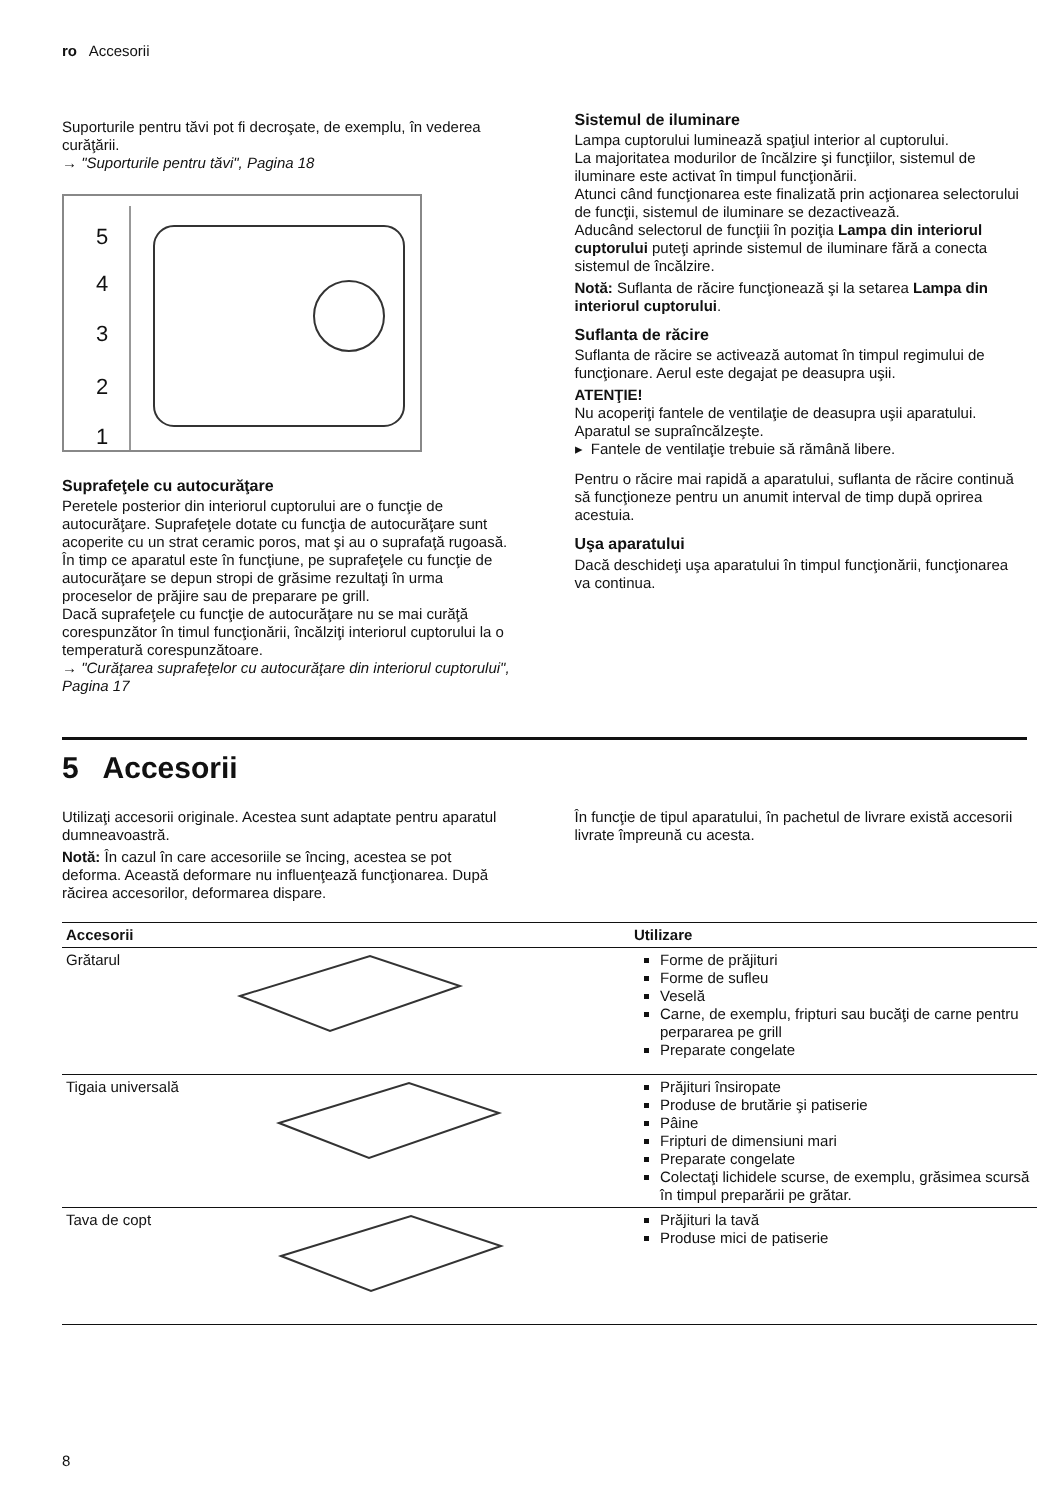ro Accesorii
Suporturile pentru tăvi pot fi decroşate, de exemplu, în vederea curăţării.
→ "Suporturile pentru tăvi", Pagina 18
5
4
3
2
1
Suprafeţele cu autocurăţare
Peretele posterior din interiorul cuptorului are o funcţie de autocurăţare. Suprafeţele dotate cu funcţia de autocurăţare sunt acoperite cu un strat ceramic poros, mat şi au o suprafaţă rugoasă. În timp ce aparatul este în funcţiune, pe suprafeţele cu funcţie de autocurăţare se depun stropi de grăsime rezultaţi în urma proceselor de prăjire sau de preparare pe grill.
Dacă suprafeţele cu funcţie de autocurăţare nu se mai curăţă corespunzător în timul funcţionării, încălziţi interiorul cuptorului la o temperatură corespunzătoare.
→ "Curăţarea suprafeţelor cu autocurăţare din interiorul cuptorului", Pagina 17
Sistemul de iluminare
Lampa cuptorului luminează spaţiul interior al cuptorului.
La majoritatea modurilor de încălzire şi funcţiilor, sistemul de iluminare este activat în timpul funcţionării.
Atunci când funcţionarea este finalizată prin acţionarea selectorului de funcţii, sistemul de iluminare se dezactivează.
Aducând selectorul de funcţiii în poziţia Lampa din interiorul cuptorului puteţi aprinde sistemul de iluminare fără a conecta sistemul de încălzire.
Notă: Suflanta de răcire funcţionează şi la setarea Lampa din interiorul cuptorului.
Suflanta de răcire
Suflanta de răcire se activează automat în timpul regimului de funcţionare. Aerul este degajat pe deasupra uşii.
ATENŢIE!
Nu acoperiţi fantele de ventilaţie de deasupra uşii aparatului. Aparatul se supraîncălzeşte.
▸ Fantele de ventilaţie trebuie să rămână libere.
Pentru o răcire mai rapidă a aparatului, suflanta de răcire continuă să funcţioneze pentru un anumit interval de timp după oprirea acestuia.
Uşa aparatului
Dacă deschideţi uşa aparatului în timpul funcţionării, funcţionarea va continua.
5 Accesorii
Utilizaţi accesorii originale. Acestea sunt adaptate pentru aparatul dumneavoastră.
Notă: În cazul în care accesoriile se încing, acestea se pot deforma. Această deformare nu influenţează funcţionarea. După răcirea accesorilor, deformarea dispare.
În funcţie de tipul aparatului, în pachetul de livrare există accesorii livrate împreună cu acesta.
| Accesorii | Utilizare |
| --- | --- |
| Grătarul | Forme de prăjituri Forme de sufleu Veselă Carne, de exemplu, fripturi sau bucăţi de carne pentru perpararea pe grill Preparate congelate |
| Tigaia universală | Prăjituri însiropate Produse de brutărie şi patiserie Pâine Fripturi de dimensiuni mari Preparate congelate Colectaţi lichidele scurse, de exemplu, grăsimea scursă în timpul preparării pe grătar. |
| Tava de copt | Prăjituri la tavă Produse mici de patiserie |
8